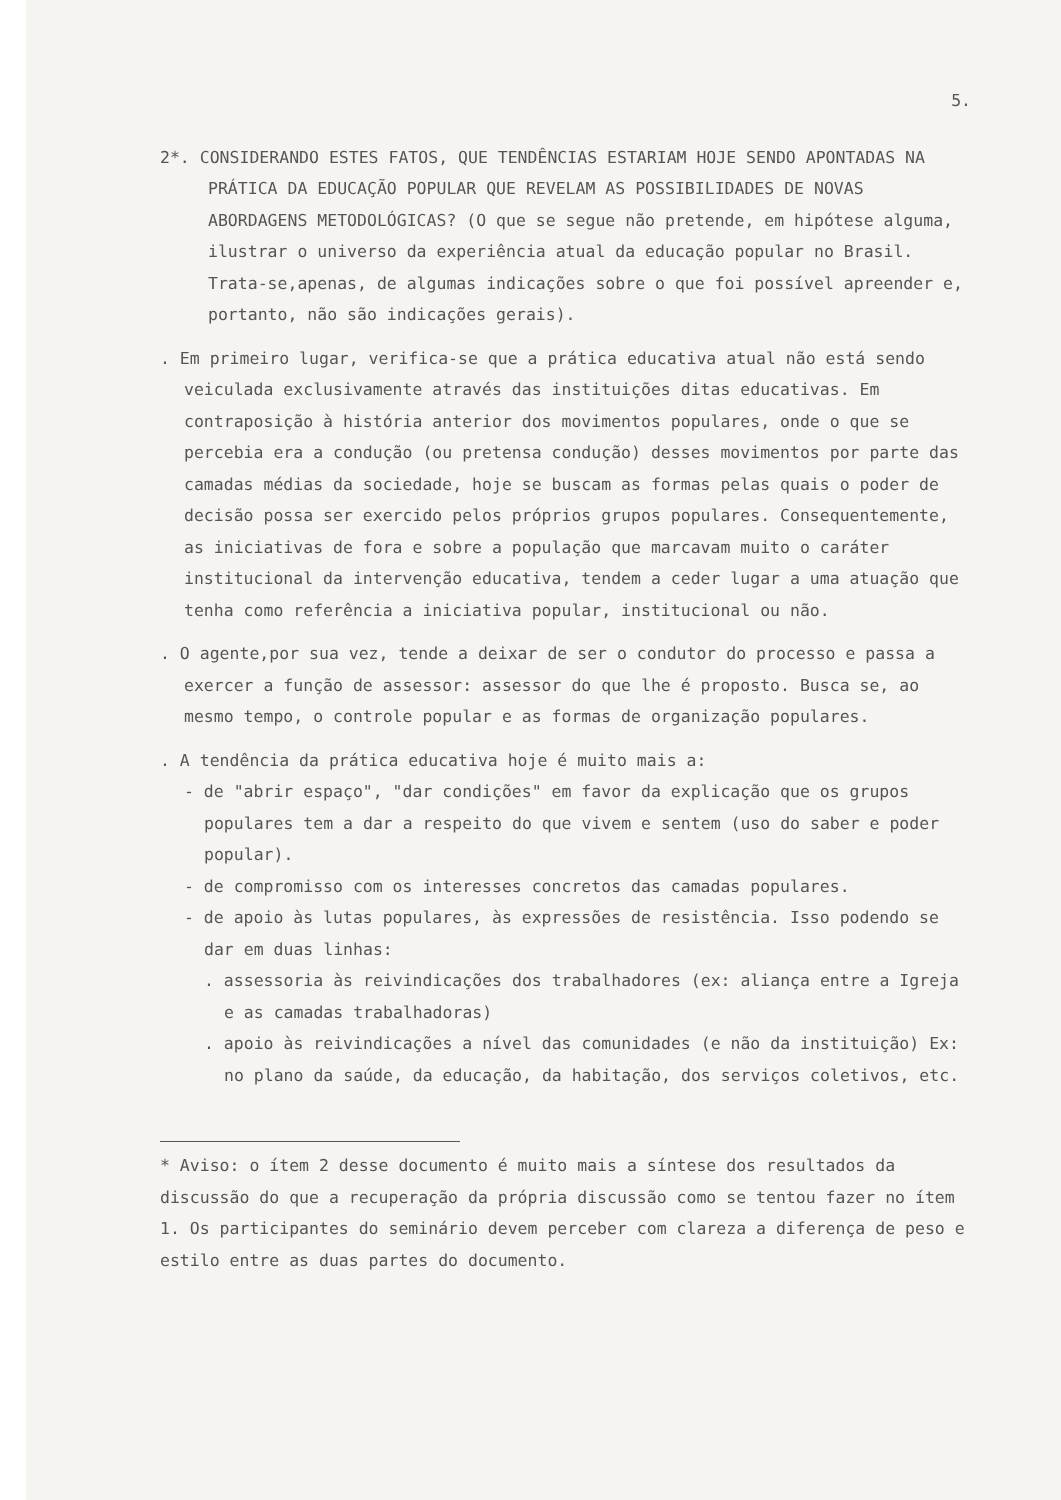5.
2*. CONSIDERANDO ESTES FATOS, QUE TENDÊNCIAS ESTARIAM HOJE SENDO APONTADAS NA PRÁTICA DA EDUCAÇÃO POPULAR QUE REVELAM AS POSSIBILIDADES DE NOVAS ABORDAGENS METODOLÓGICAS? (O que se segue não pretende, em hipótese alguma, ilustrar o universo da experiência atual da educação popular no Brasil. Trata-se,apenas, de algumas indicações sobre o que foi possível apreender e, portanto, não são indicações gerais).
. Em primeiro lugar, verifica-se que a prática educativa atual não está sendo veiculada exclusivamente através das instituições ditas educativas. Em contraposição à história anterior dos movimentos populares, onde o que se percebia era a condução (ou pretensa condução) desses movimentos por parte das camadas médias da sociedade, hoje se buscam as formas pelas quais o poder de decisão possa ser exercido pelos próprios grupos populares. Consequentemente, as iniciativas de fora e sobre a população que marcavam muito o caráter institucional da intervenção educativa, tendem a ceder lugar a uma atuação que tenha como referência a iniciativa popular, institucional ou não.
. O agente,por sua vez, tende a deixar de ser o condutor do processo e passa a exercer a função de assessor: assessor do que lhe é proposto. Busca se, ao mesmo tempo, o controle popular e as formas de organização populares.
. A tendência da prática educativa hoje é muito mais a:
- de "abrir espaço", "dar condições" em favor da explicação que os grupos populares tem a dar a respeito do que vivem e sentem (uso do saber e poder popular).
- de compromisso com os interesses concretos das camadas populares.
- de apoio às lutas populares, às expressões de resistência. Isso podendo se dar em duas linhas:
. assessoria às reivindicações dos trabalhadores (ex: aliança entre a Igreja e as camadas trabalhadoras)
. apoio às reivindicações a nível das comunidades (e não da instituição) Ex: no plano da saúde, da educação, da habitação, dos serviços coletivos, etc.
* Aviso: o ítem 2 desse documento é muito mais a síntese dos resultados da discussão do que a recuperação da própria discussão como se tentou fazer no ítem 1. Os participantes do seminário devem perceber com clareza a diferença de peso e estilo entre as duas partes do documento.